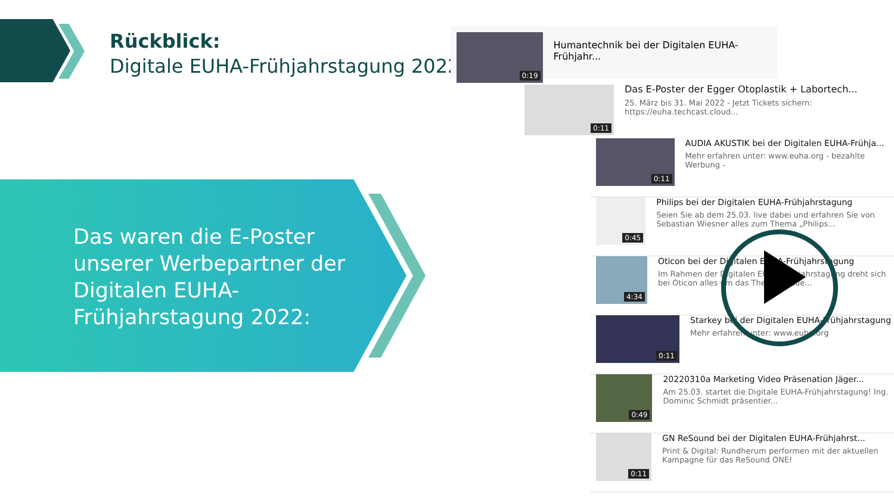Rückblick:
Digitale EUHA-Frühjahrstagung 2022
Das waren die E-Poster
unserer Werbepartner der
Digitalen EUHA-
Frühjahrstagung 2022:
0:19
Humantechnik bei der Digitalen EUHA-Frühjahr...
0:11
Das E-Poster der Egger Otoplastik + Labortech...
25. März bis 31. Mai 2022 - Jetzt Tickets sichern:
https://euha.techcast.cloud...
0:11
AUDIA AKUSTIK bei der Digitalen EUHA-Frühja...
Mehr erfahren unter: www.euha.org - bezahlte Werbung -
0:45
Philips bei der Digitalen EUHA-Frühjahrstagung
Seien Sie ab dem 25.03. live dabei und erfahren Sie von Sebastian Wiesner alles zum Thema „Philips...
4:34
Oticon bei der Digitalen EUHA-Frühjahrstagung
Im Rahmen der Digitalen EUHA-Frühjahrstagung dreht sich bei Oticon alles um das Thema „Neue...
0:11
Starkey bei der Digitalen EUHA-Frühjahrstagung
Mehr erfahren unter: www.euha.org
0:49
20220310a Marketing Video Präsenation Jäger...
Am 25.03. startet die Digitale EUHA-Frühjahrstagung! Ing. Dominic Schmidt präsentier...
0:11
GN ReSound bei der Digitalen EUHA-Frühjahrst...
Print & Digital: Rundherum performen mit der aktuellen Kampagne für das ReSound ONE!